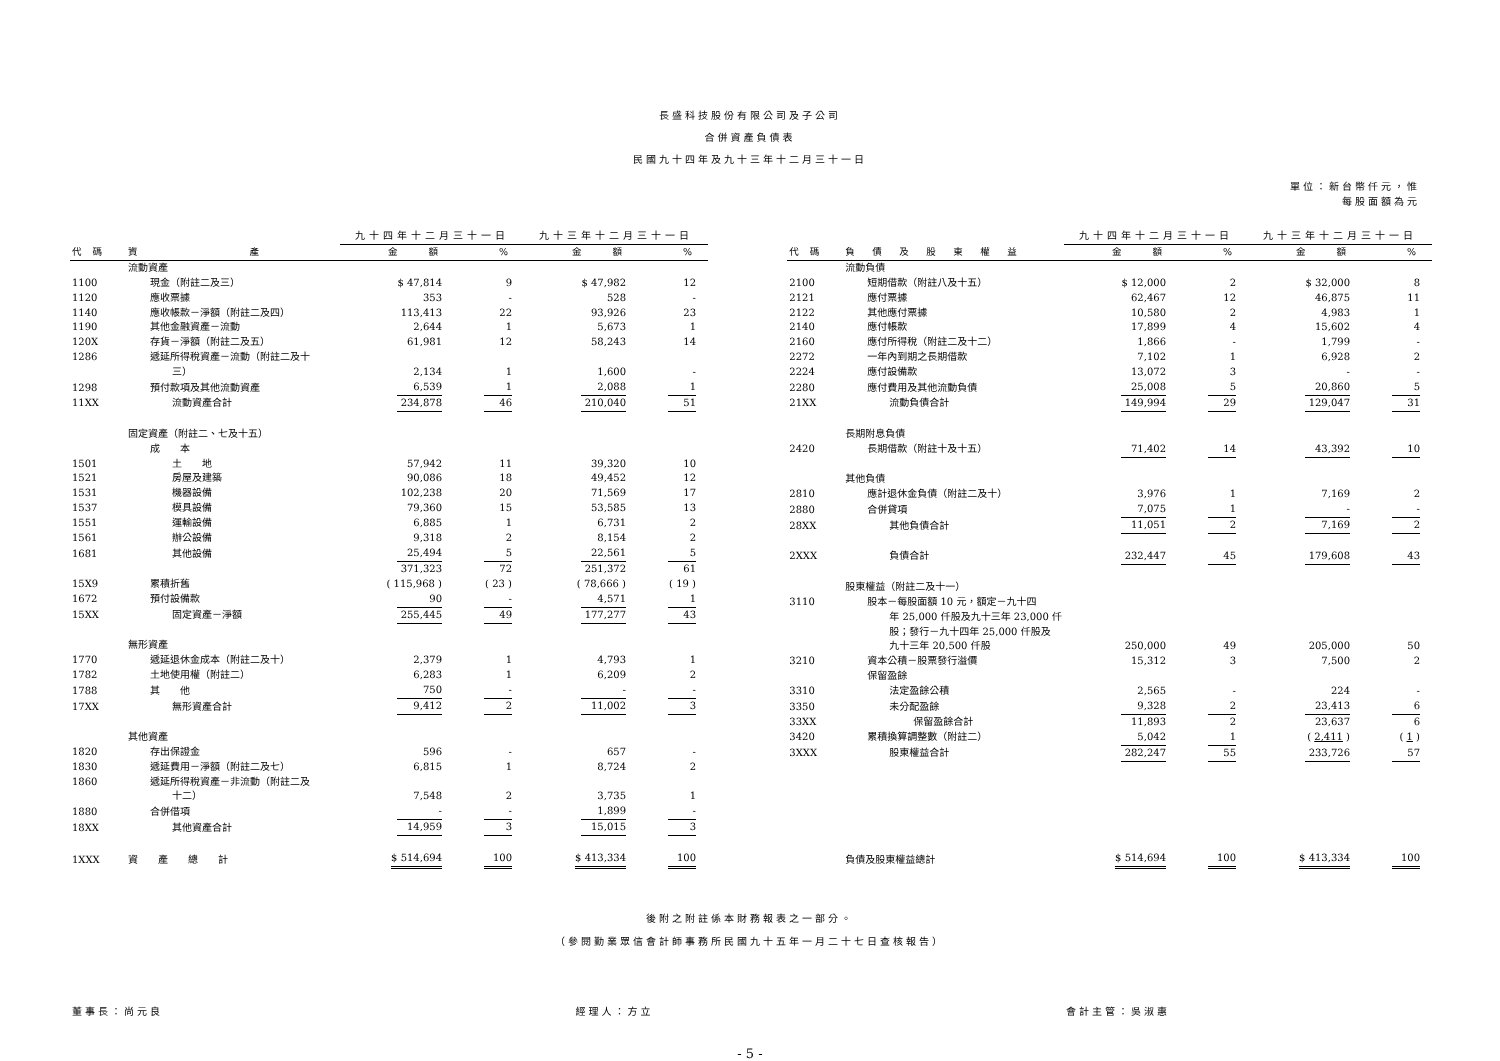長盛科技股份有限公司及子公司
合併資產負債表
民國九十四年及九十三年十二月三十一日
單位：新台幣仟元，惟
每股面額為元
| | | 九十四年十二月三十一日 | | 九十三年十二月三十一日 | |
| --- | --- | --- | --- | --- | --- |
| 代 碼 | 資 產 | 金 額 | % | 金 額 | % |
| | 流動資產 | | | | |
| 1100 | 現金（附註二及三） | $ 47,814 | 9 | $ 47,982 | 12 |
| 1120 | 應收票據 | 353 | - | 528 | - |
| 1140 | 應收帳款－淨額（附註二及四） | 113,413 | 22 | 93,926 | 23 |
| 1190 | 其他金融資產－流動 | 2,644 | 1 | 5,673 | 1 |
| 120X | 存貨－淨額（附註二及五） | 61,981 | 12 | 58,243 | 14 |
| 1286 | 遞延所得稅資產－流動（附註二及十 | | | | |
| | 三） | 2,134 | 1 | 1,600 | - |
| 1298 | 預付款項及其他流動資產 | 6,539 | 1 | 2,088 | 1 |
| 11XX | 流動資產合計 | 234,878 | 46 | 210,040 | 51 |
| | 固定資產（附註二、七及十五） | | | | |
| | 成 本 | | | | |
| 1501 | 土 地 | 57,942 | 11 | 39,320 | 10 |
| 1521 | 房屋及建築 | 90,086 | 18 | 49,452 | 12 |
| 1531 | 機器設備 | 102,238 | 20 | 71,569 | 17 |
| 1537 | 模具設備 | 79,360 | 15 | 53,585 | 13 |
| 1551 | 運輸設備 | 6,885 | 1 | 6,731 | 2 |
| 1561 | 辦公設備 | 9,318 | 2 | 8,154 | 2 |
| 1681 | 其他設備 | 25,494 | 5 | 22,561 | 5 |
| | | 371,323 | 72 | 251,372 | 61 |
| 15X9 | 累積折舊 | ( 115,968 ) | ( 23 ) | ( 78,666 ) | ( 19 ) |
| 1672 | 預付設備款 | 90 | - | 4,571 | 1 |
| 15XX | 固定資產－淨額 | 255,445 | 49 | 177,277 | 43 |
| | 無形資產 | | | | |
| 1770 | 遞延退休金成本（附註二及十） | 2,379 | 1 | 4,793 | 1 |
| 1782 | 土地使用權（附註二） | 6,283 | 1 | 6,209 | 2 |
| 1788 | 其 他 | 750 | - | - | - |
| 17XX | 無形資產合計 | 9,412 | 2 | 11,002 | 3 |
| | 其他資產 | | | | |
| 1820 | 存出保證金 | 596 | - | 657 | - |
| 1830 | 遞延費用－淨額（附註二及七） | 6,815 | 1 | 8,724 | 2 |
| 1860 | 遞延所得稅資產－非流動（附註二及 | | | | |
| | 十二） | 7,548 | 2 | 3,735 | 1 |
| 1880 | 合併借項 | - | - | 1,899 | - |
| 18XX | 其他資產合計 | 14,959 | 3 | 15,015 | 3 |
| 1XXX | 資 產 總 計 | $ 514,694 | 100 | $ 413,334 | 100 |
| | | 九十四年十二月三十一日 | | 九十三年十二月三十一日 | |
| --- | --- | --- | --- | --- | --- |
| 代 碼 | 負 債 及 股 東 權 益 | 金 額 | % | 金 額 | % |
| | 流動負債 | | | | |
| 2100 | 短期借款（附註八及十五） | $ 12,000 | 2 | $ 32,000 | 8 |
| 2121 | 應付票據 | 62,467 | 12 | 46,875 | 11 |
| 2122 | 其他應付票據 | 10,580 | 2 | 4,983 | 1 |
| 2140 | 應付帳款 | 17,899 | 4 | 15,602 | 4 |
| 2160 | 應付所得稅（附註二及十二） | 1,866 | - | 1,799 | - |
| 2272 | 一年內到期之長期借款 | 7,102 | 1 | 6,928 | 2 |
| 2224 | 應付設備款 | 13,072 | 3 | - | - |
| 2280 | 應付費用及其他流動負債 | 25,008 | 5 | 20,860 | 5 |
| 21XX | 流動負債合計 | 149,994 | 29 | 129,047 | 31 |
| | 長期附息負債 | | | | |
| 2420 | 長期借款（附註十及十五） | 71,402 | 14 | 43,392 | 10 |
| | 其他負債 | | | | |
| 2810 | 應計退休金負債（附註二及十） | 3,976 | 1 | 7,169 | 2 |
| 2880 | 合併貸項 | 7,075 | 1 | - | - |
| 28XX | 其他負債合計 | 11,051 | 2 | 7,169 | 2 |
| 2XXX | 負債合計 | 232,447 | 45 | 179,608 | 43 |
| | 股東權益（附註二及十一） | | | | |
| 3110 | 股本－每股面額 10 元，額定－九十四 | | | | |
| | 年 25,000 仟股及九十三年 23,000 仟 | | | | |
| | 股；發行－九十四年 25,000 仟股及 | | | | |
| | 九十三年 20,500 仟股 | 250,000 | 49 | 205,000 | 50 |
| 3210 | 資本公積－股票發行溢價 | 15,312 | 3 | 7,500 | 2 |
| | 保留盈餘 | | | | |
| 3310 | 法定盈餘公積 | 2,565 | - | 224 | - |
| 3350 | 未分配盈餘 | 9,328 | 2 | 23,413 | 6 |
| 33XX | 保留盈餘合計 | 11,893 | 2 | 23,637 | 6 |
| 3420 | 累積換算調整數（附註二） | 5,042 | 1 | ( 2,411 ) | ( 1 ) |
| 3XXX | 股東權益合計 | 282,247 | 55 | 233,726 | 57 |
| | 負債及股東權益總計 | $ 514,694 | 100 | $ 413,334 | 100 |
後附之附註係本財務報表之一部分。
（參閱勤業眾信會計師事務所民國九十五年一月二十七日查核報告）
董事長：尚元良 經理人：方立 會計主管：吳淑惠
- 5 -